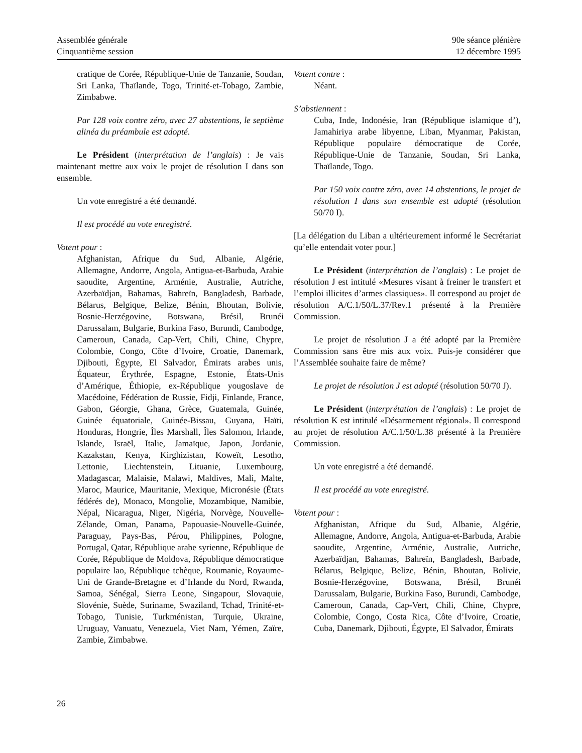Assemblée générale
Cinquantième session
90e séance plénière
12 décembre 1995
cratique de Corée, République-Unie de Tanzanie, Soudan, Sri Lanka, Thaïlande, Togo, Trinité-et-Tobago, Zambie, Zimbabwe.
Par 128 voix contre zéro, avec 27 abstentions, le septième alinéa du préambule est adopté.
Le Président (interprétation de l’anglais) : Je vais maintenant mettre aux voix le projet de résolution I dans son ensemble.
Un vote enregistré a été demandé.
Il est procédé au vote enregistré.
Votent pour :
Afghanistan, Afrique du Sud, Albanie, Algérie, Allemagne, Andorre, Angola, Antigua-et-Barbuda, Arabie saoudite, Argentine, Arménie, Australie, Autriche, Azerbaïdjan, Bahamas, Bahreïn, Bangladesh, Barbade, Bélarus, Belgique, Belize, Bénin, Bhoutan, Bolivie, Bosnie-Herzégovine, Botswana, Brésil, Brunéi Darussalam, Bulgarie, Burkina Faso, Burundi, Cambodge, Cameroun, Canada, Cap-Vert, Chili, Chine, Chypre, Colombie, Congo, Côte d’Ivoire, Croatie, Danemark, Djibouti, Égypte, El Salvador, Émirats arabes unis, Équateur, Érythrée, Espagne, Estonie, États-Unis d’Amérique, Éthiopie, ex-République yougoslave de Macédoine, Fédération de Russie, Fidji, Finlande, France, Gabon, Géorgie, Ghana, Grèce, Guatemala, Guinée, Guinée équatoriale, Guinée-Bissau, Guyana, Haïti, Honduras, Hongrie, Îles Marshall, Îles Salomon, Irlande, Islande, Israël, Italie, Jamaïque, Japon, Jordanie, Kazakstan, Kenya, Kirghizistan, Koweït, Lesotho, Lettonie, Liechtenstein, Lituanie, Luxembourg, Madagascar, Malaisie, Malawi, Maldives, Mali, Malte, Maroc, Maurice, Mauritanie, Mexique, Micronésie (États fédérés de), Monaco, Mongolie, Mozambique, Namibie, Népal, Nicaragua, Niger, Nigéria, Norvège, Nouvelle-Zélande, Oman, Panama, Papouasie-Nouvelle-Guinée, Paraguay, Pays-Bas, Pérou, Philippines, Pologne, Portugal, Qatar, République arabe syrienne, République de Corée, République de Moldova, République démocratique populaire lao, République tchèque, Roumanie, Royaume-Uni de Grande-Bretagne et d’Irlande du Nord, Rwanda, Samoa, Sénégal, Sierra Leone, Singapour, Slovaquie, Slovénie, Suède, Suriname, Swaziland, Tchad, Trinité-et-Tobago, Tunisie, Turkménistan, Turquie, Ukraine, Uruguay, Vanuatu, Venezuela, Viet Nam, Yémen, Zaïre, Zambie, Zimbabwe.
Votent contre :
Néant.
S’abstiennent :
Cuba, Inde, Indonésie, Iran (République islamique d’), Jamahiriya arabe libyenne, Liban, Myanmar, Pakistan, République populaire démocratique de Corée, République-Unie de Tanzanie, Soudan, Sri Lanka, Thaïlande, Togo.
Par 150 voix contre zéro, avec 14 abstentions, le projet de résolution I dans son ensemble est adopté (résolution 50/70 I).
[La délégation du Liban a ultérieurement informé le Secrétariat qu’elle entendait voter pour.]
Le Président (interprétation de l’anglais) : Le projet de résolution J est intitulé «Mesures visant à freiner le transfert et l’emploi illicites d’armes classiques». Il correspond au projet de résolution A/C.1/50/L.37/Rev.1 présenté à la Première Commission.
Le projet de résolution J a été adopté par la Première Commission sans être mis aux voix. Puis-je considérer que l’Assemblée souhaite faire de même?
Le projet de résolution J est adopté (résolution 50/70 J).
Le Président (interprétation de l’anglais) : Le projet de résolution K est intitulé «Désarmement régional». Il correspond au projet de résolution A/C.1/50/L.38 présenté à la Première Commission.
Un vote enregistré a été demandé.
Il est procédé au vote enregistré.
Votent pour :
Afghanistan, Afrique du Sud, Albanie, Algérie, Allemagne, Andorre, Angola, Antigua-et-Barbuda, Arabie saoudite, Argentine, Arménie, Australie, Autriche, Azerbaïdjan, Bahamas, Bahreïn, Bangladesh, Barbade, Bélarus, Belgique, Belize, Bénin, Bhoutan, Bolivie, Bosnie-Herzégovine, Botswana, Brésil, Brunéi Darussalam, Bulgarie, Burkina Faso, Burundi, Cambodge, Cameroun, Canada, Cap-Vert, Chili, Chine, Chypre, Colombie, Congo, Costa Rica, Côte d’Ivoire, Croatie, Cuba, Danemark, Djibouti, Égypte, El Salvador, Émirats
26